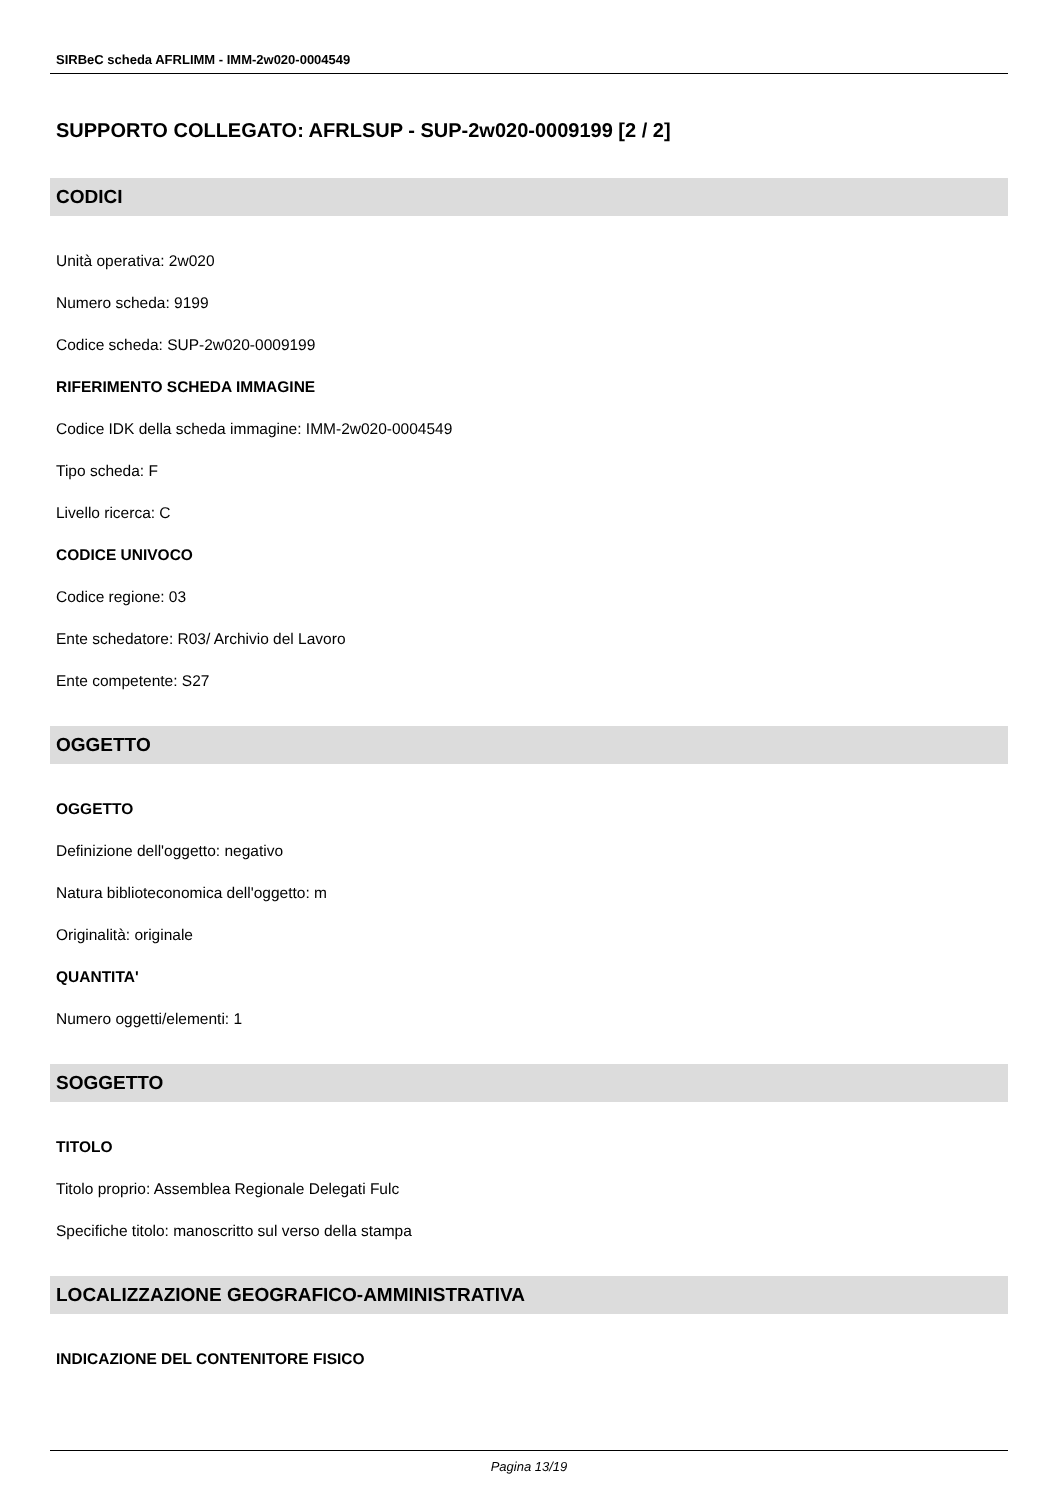SIRBeC scheda AFRLIMM - IMM-2w020-0004549
SUPPORTO COLLEGATO: AFRLSUP - SUP-2w020-0009199 [2 / 2]
CODICI
Unità operativa: 2w020
Numero scheda: 9199
Codice scheda: SUP-2w020-0009199
RIFERIMENTO SCHEDA IMMAGINE
Codice IDK della scheda immagine: IMM-2w020-0004549
Tipo scheda: F
Livello ricerca: C
CODICE UNIVOCO
Codice regione: 03
Ente schedatore: R03/ Archivio del Lavoro
Ente competente: S27
OGGETTO
OGGETTO
Definizione dell'oggetto: negativo
Natura biblioteconomica dell'oggetto: m
Originalità: originale
QUANTITA'
Numero oggetti/elementi: 1
SOGGETTO
TITOLO
Titolo proprio: Assemblea Regionale Delegati Fulc
Specifiche titolo: manoscritto sul verso della stampa
LOCALIZZAZIONE GEOGRAFICO-AMMINISTRATIVA
INDICAZIONE DEL CONTENITORE FISICO
Pagina 13/19